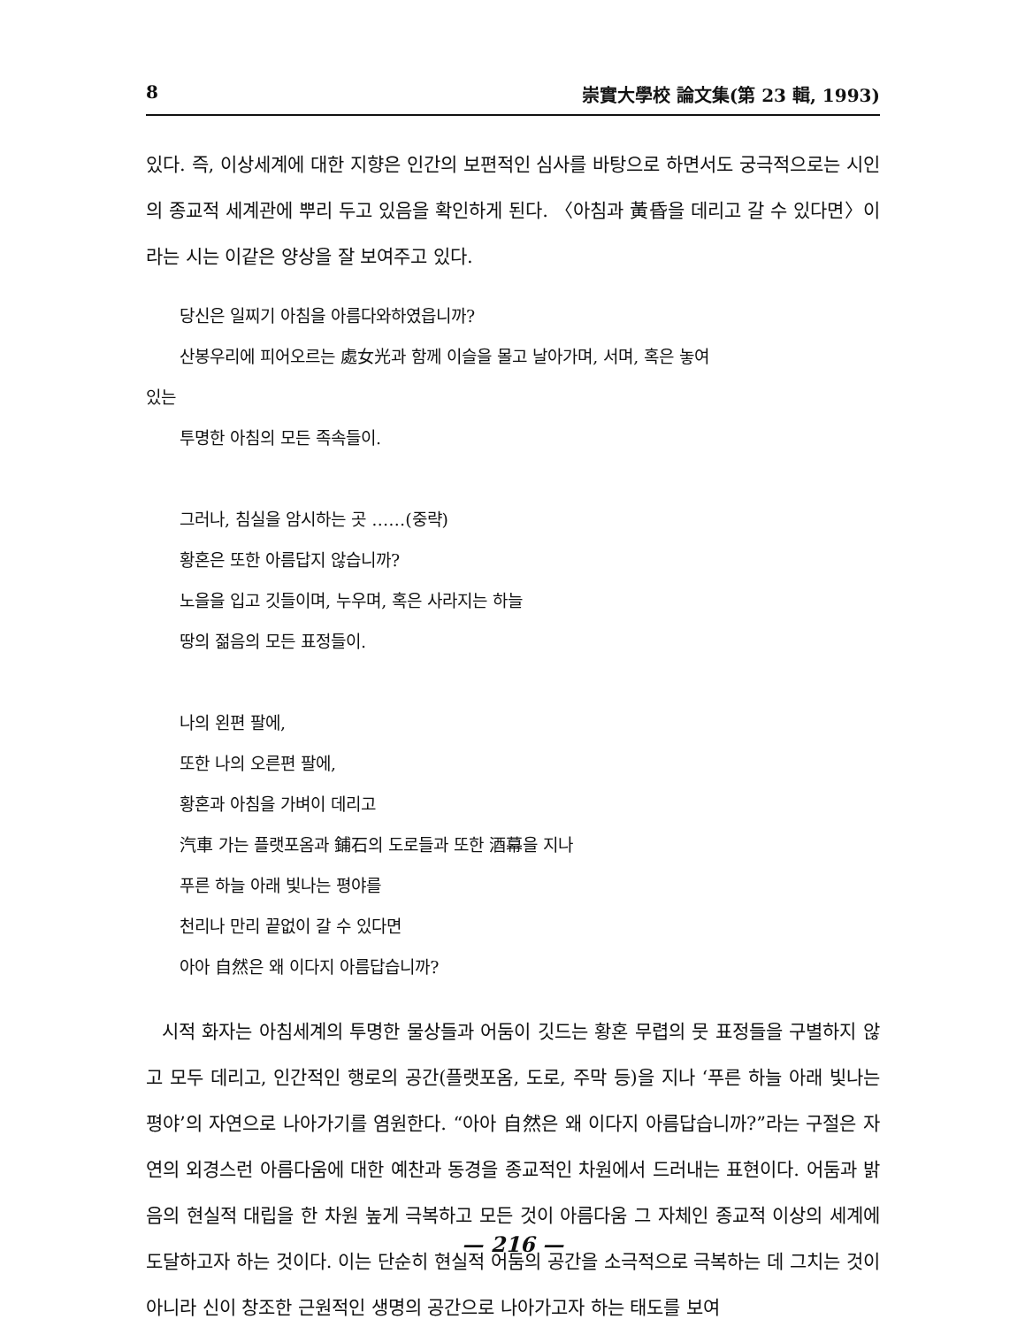8 崇實大學校 論文集(第 23 輯, 1993)
있다. 즉, 이상세계에 대한 지향은 인간의 보편적인 심사를 바탕으로 하면서도 궁극적으로는 시인의 종교적 세계관에 뿌리 두고 있음을 확인하게 된다. 〈아침과 黃昏을 데리고 갈 수 있다면〉이라는 시는 이같은 양상을 잘 보여주고 있다.
당신은 일찌기 아침을 아름다와하였읍니까?
산봉우리에 피어오르는 處女光과 함께 이슬을 몰고 날아가며, 서며, 혹은 놓여
있는
투명한 아침의 모든 족속들이.
그러나, 침실을 암시하는 곳 ……(중략)
황혼은 또한 아름답지 않습니까?
노을을 입고 깃들이며, 누우며, 혹은 사라지는 하늘
땅의 젊음의 모든 표정들이.
나의 왼편 팔에,
또한 나의 오른편 팔에,
황혼과 아침을 가벼이 데리고
汽車 가는 플랫포옴과 鋪石의 도로들과 또한 酒幕을 지나
푸른 하늘 아래 빛나는 평야를
천리나 만리 끝없이 갈 수 있다면
아아 自然은 왜 이다지 아름답습니까?
시적 화자는 아침세계의 투명한 물상들과 어둠이 깃드는 황혼 무렵의 뭇 표정들을 구별하지 않고 모두 데리고, 인간적인 행로의 공간(플랫포옴, 도로, 주막 등)을 지나 ‘푸른 하늘 아래 빛나는 평야’의 자연으로 나아가기를 염원한다. “아아 自然은 왜 이다지 아름답습니까?”라는 구절은 자연의 외경스런 아름다움에 대한 예찬과 동경을 종교적인 차원에서 드러내는 표현이다. 어둠과 밝음의 현실적 대립을 한 차원 높게 극복하고 모든 것이 아름다움 그 자체인 종교적 이상의 세계에 도달하고자 하는 것이다. 이는 단순히 현실적 어둠의 공간을 소극적으로 극복하는 데 그치는 것이 아니라 신이 창조한 근원적인 생명의 공간으로 나아가고자 하는 태도를 보여
— 216 —